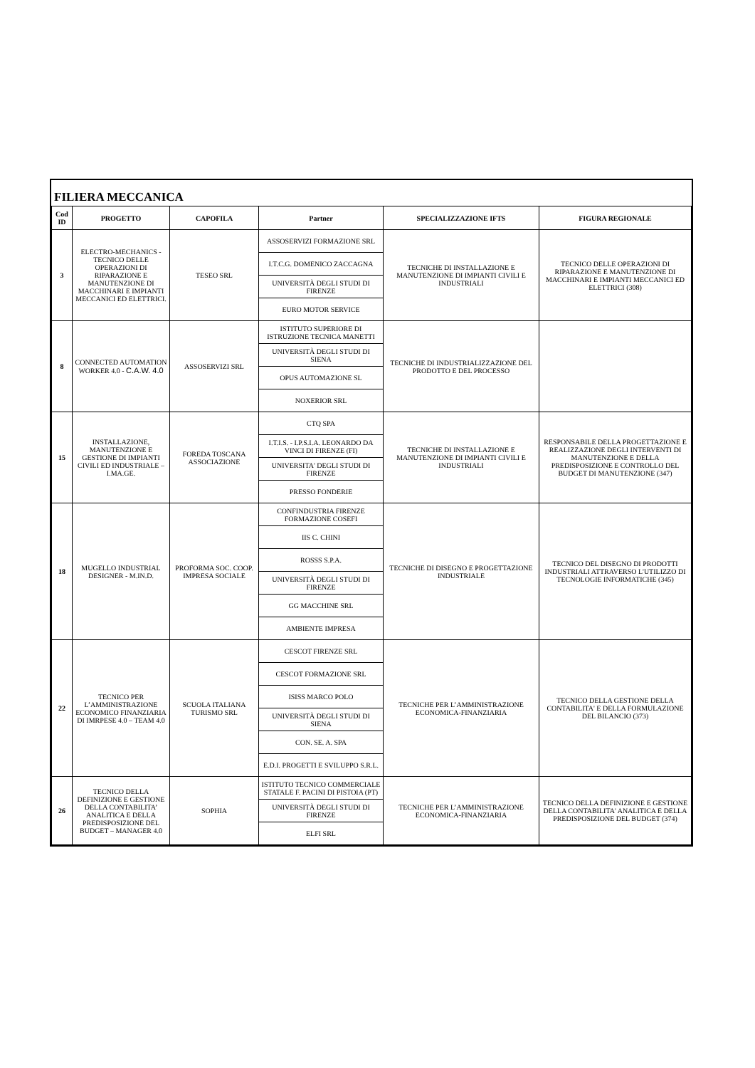FILIERA MECCANICA
| Cod ID | PROGETTO | CAPOFILA | Partner | SPECIALIZZAZIONE IFTS | FIGURA REGIONALE |
| --- | --- | --- | --- | --- | --- |
| 3 | ELECTRO-MECHANICS - TECNICO DELLE OPERAZIONI DI RIPARAZIONE E MANUTENZIONE DI MACCHINARI E IMPIANTI MECCANICI ED ELETTRICI. | TESEO SRL | ASSOSERVIZI FORMAZIONE SRL | TECNICHE DI INSTALLAZIONE E MANUTENZIONE DI IMPIANTI CIVILI E INDUSTRIALI | TECNICO DELLE OPERAZIONI DI RIPARAZIONE E MANUTENZIONE DI MACCHINARI E IMPIANTI MECCANICI ED ELETTRICI (308) |
| | | | I.T.C.G. DOMENICO ZACCAGNA | | |
| | | | UNIVERSITÀ DEGLI STUDI DI FIRENZE | | |
| | | | EURO MOTOR SERVICE | | |
| 8 | CONNECTED AUTOMATION WORKER 4.0 - C.A.W. 4.0 | ASSOSERVIZI SRL | ISTITUTO SUPERIORE DI ISTRUZIONE TECNICA MANETTI | TECNICHE DI INDUSTRIALIZZAZIONE DEL PRODOTTO E DEL PROCESSO | |
| | | | UNIVERSITÀ DEGLI STUDI DI SIENA | | |
| | | | OPUS AUTOMAZIONE SL | | |
| | | | NOXERIOR SRL | | |
| 15 | INSTALLAZIONE, MANUTENZIONE E GESTIONE DI IMPIANTI CIVILI ED INDUSTRIALE – I.MA.GE. | FOREDA TOSCANA ASSOCIAZIONE | CTQ SPA | TECNICHE DI INSTALLAZIONE E MANUTENZIONE DI IMPIANTI CIVILI E INDUSTRIALI | RESPONSABILE DELLA PROGETTAZIONE E REALIZZAZIONE DEGLI INTERVENTI DI MANUTENZIONE E DELLA PREDISPOSIZIONE E CONTROLLO DEL BUDGET DI MANUTENZIONE (347) |
| | | | I.T.I.S. - I.P.S.I.A. LEONARDO DA VINCI DI FIRENZE (FI) | | |
| | | | UNIVERSITA' DEGLI STUDI DI FIRENZE | | |
| | | | PRESSO FONDERIE | | |
| 18 | MUGELLO INDUSTRIAL DESIGNER - M.IN.D. | PROFORMA SOC. COOP. IMPRESA SOCIALE | CONFINDUSTRIA FIRENZE FORMAZIONE COSEFI | TECNICHE DI DISEGNO E PROGETTAZIONE INDUSTRIALE | TECNICO DEL DISEGNO DI PRODOTTI INDUSTRIALI ATTRAVERSO L'UTILIZZO DI TECNOLOGIE INFORMATICHE (345) |
| | | | IIS C. CHINI | | |
| | | | ROSSS S.P.A. | | |
| | | | UNIVERSITÀ DEGLI STUDI DI FIRENZE | | |
| | | | GG MACCHINE SRL | | |
| | | | AMBIENTE IMPRESA | | |
| 22 | TECNICO PER L’AMMINISTRAZIONE ECONOMICO FINANZIARIA DI IMRPESE 4.0 – TEAM 4.0 | SCUOLA ITALIANA TURISMO SRL | CESCOT FIRENZE SRL | TECNICHE PER L’AMMINISTRAZIONE ECONOMICA-FINANZIARIA | TECNICO DELLA GESTIONE DELLA CONTABILITA' E DELLA FORMULAZIONE DEL BILANCIO (373) |
| | | | CESCOT FORMAZIONE SRL | | |
| | | | ISISS MARCO POLO | | |
| | | | UNIVERSITÀ DEGLI STUDI DI SIENA | | |
| | | | CON. SE. A. SPA | | |
| | | | E.D.I. PROGETTI E SVILUPPO S.R.L. | | |
| 26 | TECNICO DELLA DEFINIZIONE E GESTIONE DELLA CONTABILITA’ ANALITICA E DELLA PREDISPOSIZIONE DEL BUDGET – MANAGER 4.0 | SOPHIA | ISTITUTO TECNICO COMMERCIALE STATALE F. PACINI DI PISTOIA (PT) | TECNICHE PER L’AMMINISTRAZIONE ECONOMICA-FINANZIARIA | TECNICO DELLA DEFINIZIONE E GESTIONE DELLA CONTABILITA' ANALITICA E DELLA PREDISPOSIZIONE DEL BUDGET (374) |
| | | | UNIVERSITÀ DEGLI STUDI DI FIRENZE | | |
| | | | ELFI SRL | | |